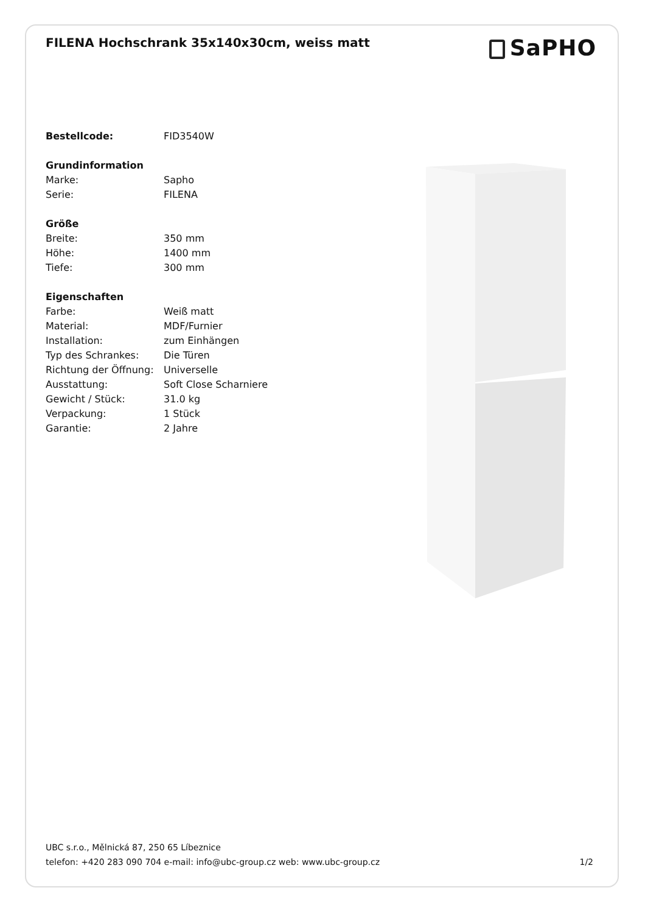FILENA Hochschrank 35x140x30cm, weiss matt
SaPHO
| Bestellcode: | FID3540W |
| Grundinformation | |
| Marke: | Sapho |
| Serie: | FILENA |
| Größe | |
| Breite: | 350 mm |
| Höhe: | 1400 mm |
| Tiefe: | 300 mm |
| Eigenschaften | |
| Farbe: | Weiß matt |
| Material: | MDF/Furnier |
| Installation: | zum Einhängen |
| Typ des Schrankes: | Die Türen |
| Richtung der Öffnung: | Universelle |
| Ausstattung: | Soft Close Scharniere |
| Gewicht / Stück: | 31.0 kg |
| Verpackung: | 1 Stück |
| Garantie: | 2 Jahre |
UBC s.r.o., Mělnická 87, 250 65 Líbeznice
telefon: +420 283 090 704 e-mail: info@ubc-group.cz web: www.ubc-group.cz
1/2